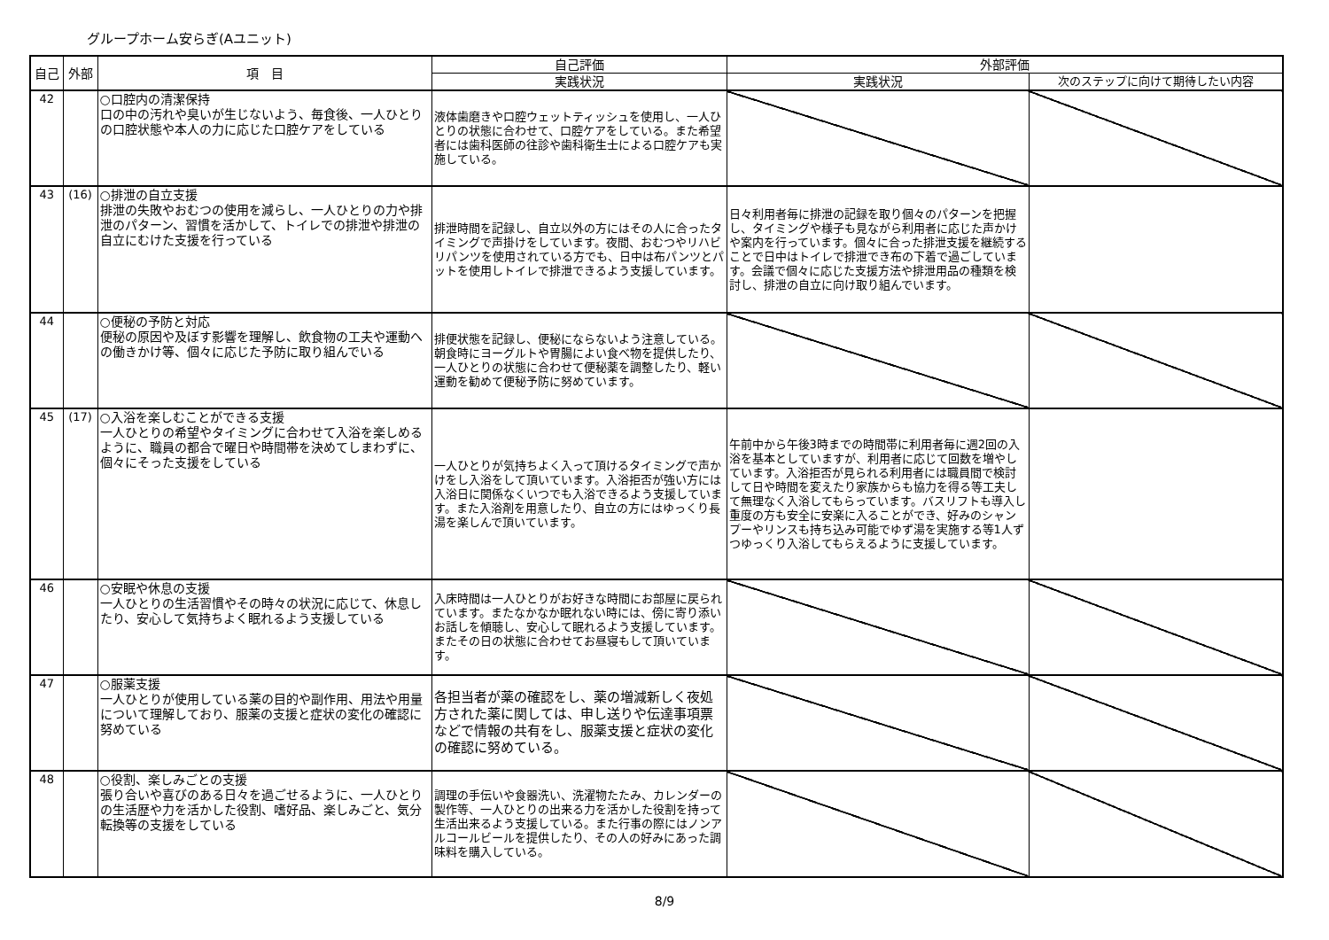グループホーム安らぎ(Aユニット)
| 自己 | 外部 | 項 目 | 自己評価 | 外部評価 | |
| --- | --- | --- | --- | --- | --- |
| | | | 実践状況 | 実践状況 | 次のステップに向けて期待したい内容 |
| 42 | | ○口腔内の清潔保持 口の中の汚れや臭いが生じないよう、毎食後、一人ひとりの口腔状態や本人の力に応じた口腔ケアをしている | 液体歯磨きや口腔ウェットティッシュを使用し、一人ひとりの状態に合わせて、口腔ケアをしている。また希望者には歯科医師の往診や歯科衛生士による口腔ケアも実施している。 | | |
| 43 | (16) | ○排泄の自立支援 排泄の失敗やおむつの使用を減らし、一人ひとりの力や排泄のパターン、習慣を活かして、トイレでの排泄や排泄の自立にむけた支援を行っている | 排泄時間を記録し、自立以外の方にはその人に合ったタイミングで声掛けをしています。夜間、おむつやリハビリパンツを使用されている方でも、日中は布パンツとパットを使用しトイレで排泄できるよう支援しています。 | 日々利用者毎に排泄の記録を取り個々のパターンを把握し、タイミングや様子も見ながら利用者に応じた声かけや案内を行っています。個々に合った排泄支援を継続することで日中はトイレで排泄でき布の下着で過ごしています。会議で個々に応じた支援方法や排泄用品の種類を検討し、排泄の自立に向け取り組んでいます。 | |
| 44 | | ○便秘の予防と対応 便秘の原因や及ぼす影響を理解し、飲食物の工夫や運動への働きかけ等、個々に応じた予防に取り組んでいる | 排便状態を記録し、便秘にならないよう注意している。朝食時にヨーグルトや胃腸によい食べ物を提供したり、一人ひとりの状態に合わせて便秘薬を調整したり、軽い運動を勧めて便秘予防に努めています。 | | |
| 45 | (17) | ○入浴を楽しむことができる支援 一人ひとりの希望やタイミングに合わせて入浴を楽しめるように、職員の都合で曜日や時間帯を決めてしまわずに、個々にそった支援をしている | 一人ひとりが気持ちよく入って頂けるタイミングで声かけをし入浴をして頂いています。入浴拒否が強い方には入浴日に関係なくいつでも入浴できるよう支援しています。また入浴剤を用意したり、自立の方にはゆっくり長湯を楽しんで頂いています。 | 午前中から午後3時までの時間帯に利用者毎に週2回の入浴を基本としていますが、利用者に応じて回数を増やしています。入浴拒否が見られる利用者には職員間で検討して日や時間を変えたり家族からも協力を得る等工夫して無理なく入浴してもらっています。バスリフトも導入し重度の方も安全に安楽に入ることができ、好みのシャンプーやリンスも持ち込み可能でゆず湯を実施する等1人ずつゆっくり入浴してもらえるように支援しています。 | |
| 46 | | ○安眠や休息の支援 一人ひとりの生活習慣やその時々の状況に応じて、休息したり、安心して気持ちよく眠れるよう支援している | 入床時間は一人ひとりがお好きな時間にお部屋に戻られています。またなかなか眠れない時には、傍に寄り添いお話しを傾聴し、安心して眠れるよう支援しています。またその日の状態に合わせてお昼寝もして頂いています。 | | |
| 47 | | ○服薬支援 一人ひとりが使用している薬の目的や副作用、用法や用量について理解しており、服薬の支援と症状の変化の確認に努めている | 各担当者が薬の確認をし、薬の増減新しく夜処方された薬に関しては、申し送りや伝達事項票などで情報の共有をし、服薬支援と症状の変化の確認に努めている。 | | |
| 48 | | ○役割、楽しみごとの支援 張り合いや喜びのある日々を過ごせるように、一人ひとりの生活歴や力を活かした役割、嗜好品、楽しみごと、気分転換等の支援をしている | 調理の手伝いや食器洗い、洗濯物たたみ、カレンダーの製作等、一人ひとりの出来る力を活かした役割を持って生活出来るよう支援している。また行事の際にはノンアルコールビールを提供したり、その人の好みにあった調味料を購入している。 | | |
8/9